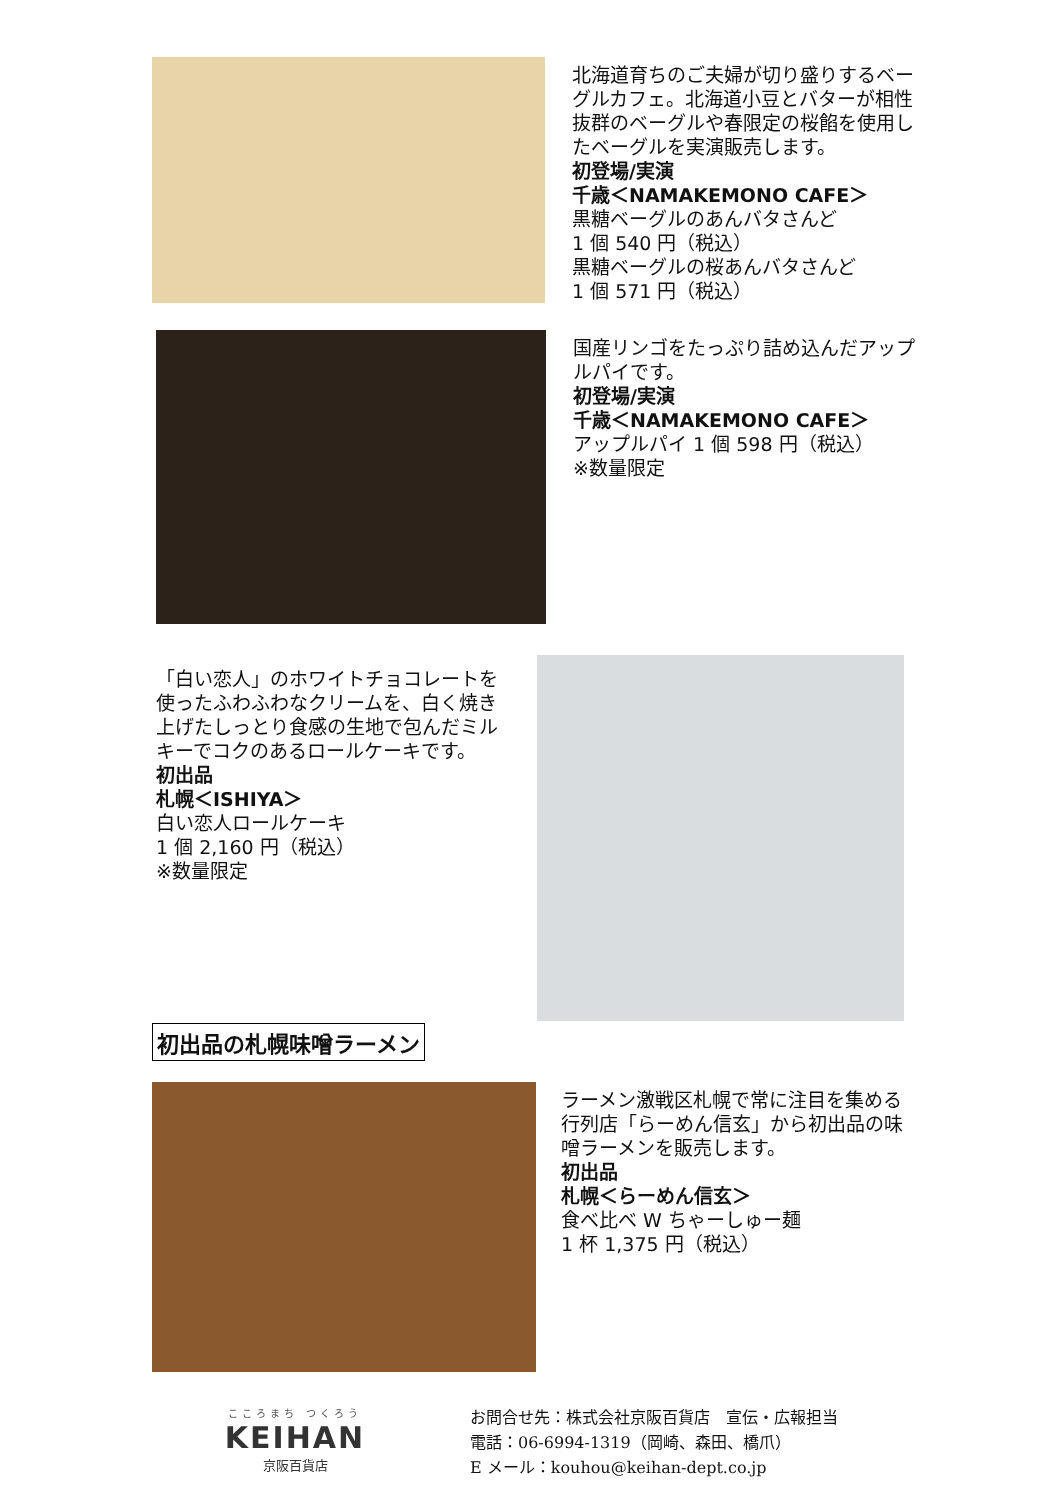北海道育ちのご夫婦が切り盛りするベーグルカフェ。北海道小豆とバターが相性抜群のベーグルや春限定の桜餡を使用したベーグルを実演販売します。
初登場/実演
千歳＜NAMAKEMONO CAFE＞
黒糖ベーグルのあんバタさんど
1 個 540 円（税込）
黒糖ベーグルの桜あんバタさんど
1 個 571 円（税込）
国産リンゴをたっぷり詰め込んだアップルパイです。
初登場/実演
千歳＜NAMAKEMONO CAFE＞
アップルパイ 1 個 598 円（税込）
※数量限定
「白い恋人」のホワイトチョコレートを使ったふわふわなクリームを、白く焼き上げたしっとり食感の生地で包んだミルキーでコクのあるロールケーキです。
初出品
札幌＜ISHIYA＞
白い恋人ロールケーキ
1 個 2,160 円（税込）
※数量限定
初出品の札幌味噌ラーメン
ラーメン激戦区札幌で常に注目を集める行列店「らーめん信玄」から初出品の味噌ラーメンを販売します。
初出品
札幌＜らーめん信玄＞
食べ比べ W ちゃーしゅー麺
1 杯 1,375 円（税込）
こころまち つくろう
KEIHAN
京阪百貨店
お問合せ先：株式会社京阪百貨店　宣伝・広報担当
電話：06-6994-1319（岡崎、森田、橋爪）
E メール：kouhou@keihan-dept.co.jp